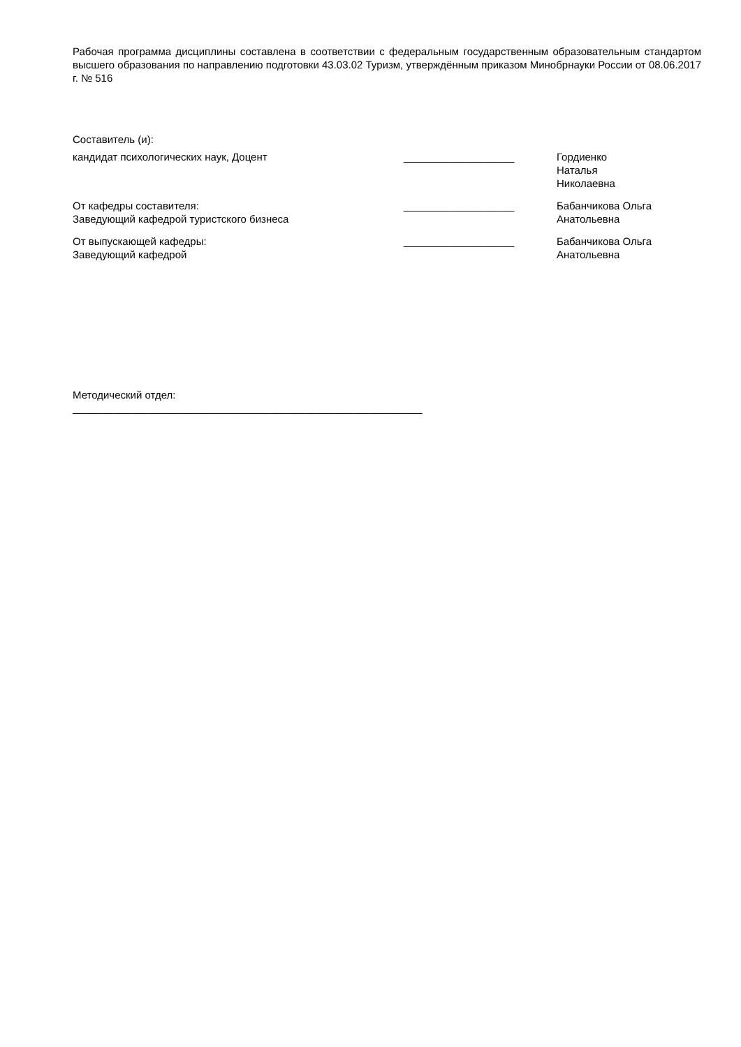Рабочая программа дисциплины составлена в соответствии с федеральным государственным образовательным стандартом высшего образования по направлению подготовки 43.03.02 Туризм, утверждённым приказом Минобрнауки России от 08.06.2017 г. № 516
Составитель (и):
кандидат психологических наук, Доцент ___________________ Гордиенко Наталья
Николаевна
От кафедры составителя:
Заведующий кафедрой туристского бизнеса
___________________ Бабанчикова Ольга
Анатольевна
От выпускающей кафедры:
Заведующий кафедрой
___________________ Бабанчикова Ольга
Анатольевна
Методический отдел:
____________________________________________________________